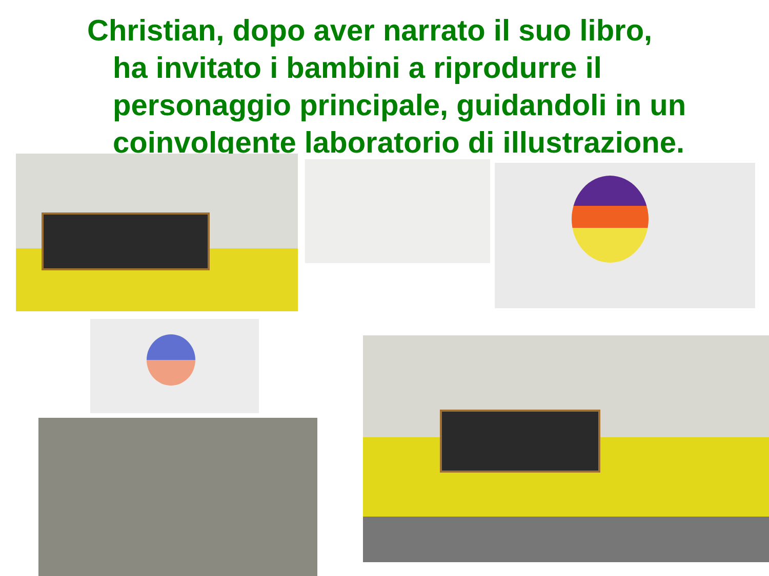Christian, dopo aver narrato il suo libro,
ha invitato i bambini a riprodurre il personaggio principale, guidandoli in un coinvolgente laboratorio di illustrazione.